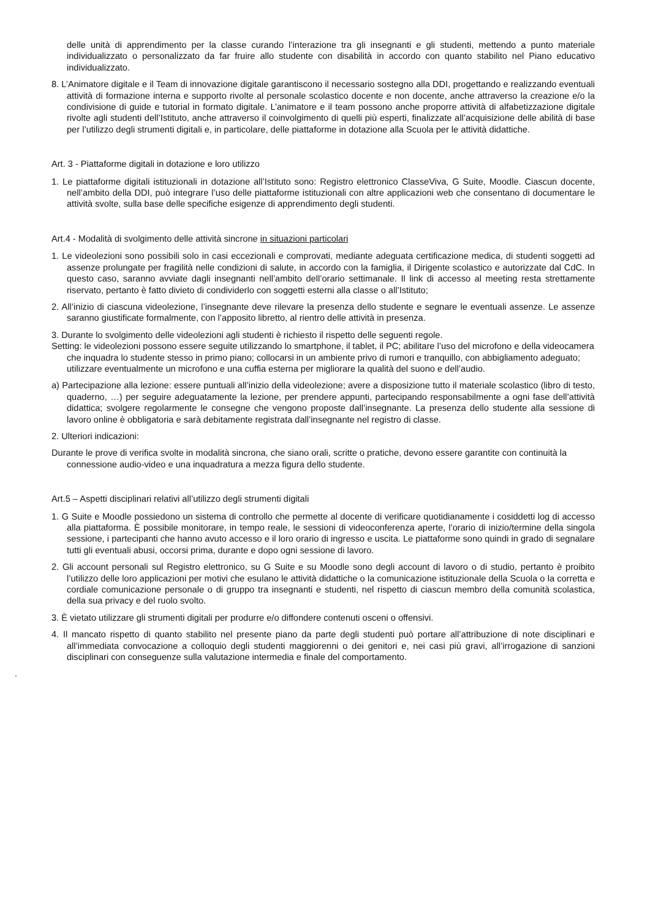delle unità di apprendimento per la classe curando l’interazione tra gli insegnanti e gli studenti, mettendo a punto materiale individualizzato o personalizzato da far fruire allo studente con disabilità in accordo con quanto stabilito nel Piano educativo individualizzato.
8. L’Animatore digitale e il Team di innovazione digitale garantiscono il necessario sostegno alla DDI, progettando e realizzando eventuali attività di formazione interna e supporto rivolte al personale scolastico docente e non docente, anche attraverso la creazione e/o la condivisione di guide e tutorial in formato digitale. L’animatore e il team possono anche proporre attività di alfabetizzazione digitale rivolte agli studenti dell’Istituto, anche attraverso il coinvolgimento di quelli più esperti, finalizzate all’acquisizione delle abilità di base per l’utilizzo degli strumenti digitali e, in particolare, delle piattaforme in dotazione alla Scuola per le attività didattiche.
Art. 3 - Piattaforme digitali in dotazione e loro utilizzo
1. Le piattaforme digitali istituzionali in dotazione all’Istituto sono: Registro elettronico ClasseViva, G Suite, Moodle. Ciascun docente, nell’ambito della DDI, può integrare l’uso delle piattaforme istituzionali con altre applicazioni web che consentano di documentare le attività svolte, sulla base delle specifiche esigenze di apprendimento degli studenti.
Art.4 - Modalità di svolgimento delle attività sincrone in situazioni particolari
1. Le videolezioni sono possibili solo in casi eccezionali e comprovati, mediante adeguata certificazione medica, di studenti soggetti ad assenze prolungate per fragilità nelle condizioni di salute, in accordo con la famiglia, il Dirigente scolastico e autorizzate dal CdC. In questo caso, saranno avviate dagli insegnanti nell’ambito dell’orario settimanale. Il link di accesso al meeting resta strettamente riservato, pertanto è fatto divieto di condividerlo con soggetti esterni alla classe o all’Istituto;
2. All’inizio di ciascuna videolezione, l’insegnante deve rilevare la presenza dello studente e segnare le eventuali assenze. Le assenze saranno giustificate formalmente, con l’apposito libretto, al rientro delle attività in presenza.
3. Durante lo svolgimento delle videolezioni agli studenti è richiesto il rispetto delle seguenti regole.
Setting: le videolezioni possono essere seguite utilizzando lo smartphone, il tablet, il PC; abilitare l’uso del microfono e della videocamera che inquadra lo studente stesso in primo piano; collocarsi in un ambiente privo di rumori e tranquillo, con abbigliamento adeguato; utilizzare eventualmente un microfono e una cuffia esterna per migliorare la qualità del suono e dell’audio.
a) Partecipazione alla lezione: essere puntuali all’inizio della videolezione; avere a disposizione tutto il materiale scolastico (libro di testo, quaderno, …) per seguire adeguatamente la lezione, per prendere appunti, partecipando responsabilmente a ogni fase dell’attività didattica; svolgere regolarmente le consegne che vengono proposte dall’insegnante. La presenza dello studente alla sessione di lavoro online è obbligatoria e sarà debitamente registrata dall’insegnante nel registro di classe.
2. Ulteriori indicazioni:
Durante le prove di verifica svolte in modalità sincrona, che siano orali, scritte o pratiche, devono essere garantite con continuità la connessione audio-video e una inquadratura a mezza figura dello studente.
Art.5 – Aspetti disciplinari relativi all’utilizzo degli strumenti digitali
1. G Suite e Moodle possiedono un sistema di controllo che permette al docente di verificare quotidianamente i cosiddetti log di accesso alla piattaforma. È possibile monitorare, in tempo reale, le sessioni di videoconferenza aperte, l’orario di inizio/termine della singola sessione, i partecipanti che hanno avuto accesso e il loro orario di ingresso e uscita. Le piattaforme sono quindi in grado di segnalare tutti gli eventuali abusi, occorsi prima, durante e dopo ogni sessione di lavoro.
2. Gli account personali sul Registro elettronico, su G Suite e su Moodle sono degli account di lavoro o di studio, pertanto è proibito l’utilizzo delle loro applicazioni per motivi che esulano le attività didattiche o la comunicazione istituzionale della Scuola o la corretta e cordiale comunicazione personale o di gruppo tra insegnanti e studenti, nel rispetto di ciascun membro della comunità scolastica, della sua privacy e del ruolo svolto.
3. È vietato utilizzare gli strumenti digitali per produrre e/o diffondere contenuti osceni o offensivi.
4. Il mancato rispetto di quanto stabilito nel presente piano da parte degli studenti può portare all’attribuzione di note disciplinari e all’immediata convocazione a colloquio degli studenti maggiorenni o dei genitori e, nei casi più gravi, all’irrogazione di sanzioni disciplinari con conseguenze sulla valutazione intermedia e finale del comportamento.
.